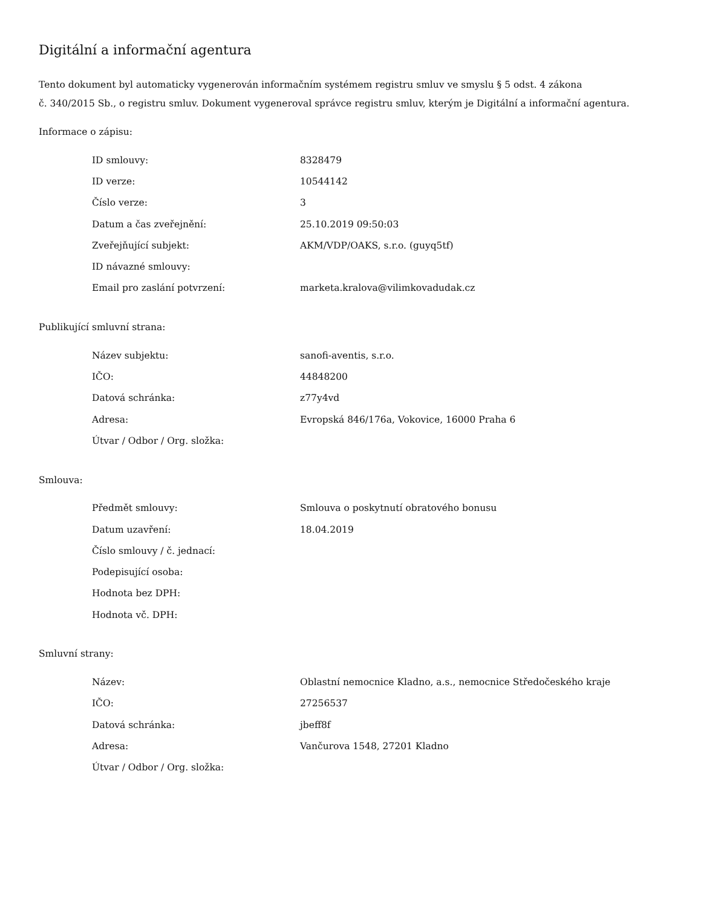Digitální a informační agentura
Tento dokument byl automaticky vygenerován informačním systémem registru smluv ve smyslu § 5 odst. 4 zákona
č. 340/2015 Sb., o registru smluv. Dokument vygeneroval správce registru smluv, kterým je Digitální a informační agentura.
Informace o zápisu:
| ID smlouvy: | 8328479 |
| ID verze: | 10544142 |
| Číslo verze: | 3 |
| Datum a čas zveřejnění: | 25.10.2019 09:50:03 |
| Zveřejňující subjekt: | AKM/VDP/OAKS, s.r.o. (guyq5tf) |
| ID návazné smlouvy: | |
| Email pro zaslání potvrzení: | marketa.kralova@vilimkovadudak.cz |
Publikující smluvní strana:
| Název subjektu: | sanofi-aventis, s.r.o. |
| IČO: | 44848200 |
| Datová schránka: | z77y4vd |
| Adresa: | Evropská 846/176a, Vokovice, 16000 Praha 6 |
| Útvar / Odbor / Org. složka: | |
Smlouva:
| Předmět smlouvy: | Smlouva o poskytnutí obratového bonusu |
| Datum uzavření: | 18.04.2019 |
| Číslo smlouvy / č. jednací: | |
| Podepisující osoba: | |
| Hodnota bez DPH: | |
| Hodnota vč. DPH: | |
Smluvní strany:
| Název: | Oblastní nemocnice Kladno, a.s., nemocnice Středočeského kraje |
| IČO: | 27256537 |
| Datová schránka: | jbeff8f |
| Adresa: | Vančurova 1548, 27201 Kladno |
| Útvar / Odbor / Org. složka: | |